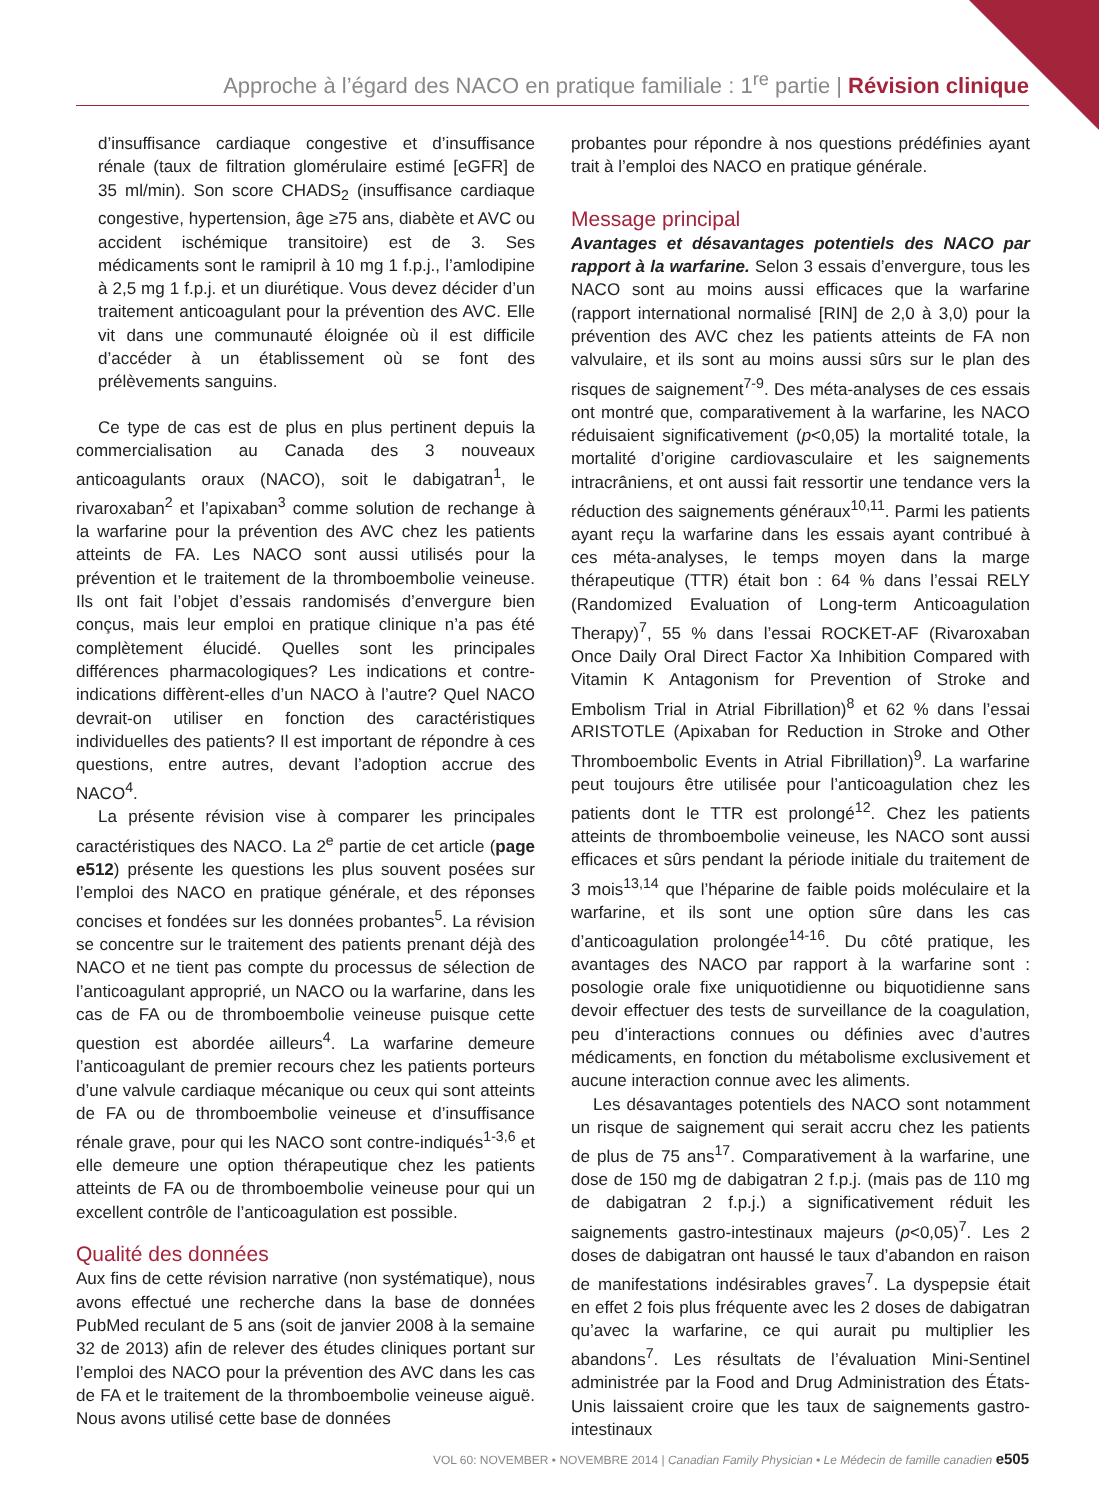Approche à l’égard des NACO en pratique familiale : 1<sup>re</sup> partie | Révision clinique
d’insuffisance cardiaque congestive et d’insuffisance rénale (taux de filtration glomérulaire estimé [eGFR] de 35 ml/min). Son score CHADS<sub>2</sub> (insuffisance cardiaque congestive, hypertension, âge ≥75 ans, diabète et AVC ou accident ischémique transitoire) est de 3. Ses médicaments sont le ramipril à 10 mg 1 f.p.j., l’amlodipine à 2,5 mg 1 f.p.j. et un diurétique. Vous devez décider d’un traitement anticoagulant pour la prévention des AVC. Elle vit dans une communauté éloignée où il est difficile d’accéder à un établissement où se font des prélèvements sanguins.
Ce type de cas est de plus en plus pertinent depuis la commercialisation au Canada des 3 nouveaux anticoagulants oraux (NACO), soit le dabigatran<sup>1</sup>, le rivaroxaban<sup>2</sup> et l’apixaban<sup>3</sup> comme solution de rechange à la warfarine pour la prévention des AVC chez les patients atteints de FA. Les NACO sont aussi utilisés pour la prévention et le traitement de la thromboembolie veineuse. Ils ont fait l’objet d’essais randomisés d’envergure bien conçus, mais leur emploi en pratique clinique n’a pas été complètement élucidé. Quelles sont les principales différences pharmacologiques? Les indications et contre-indications diffèrent-elles d’un NACO à l’autre? Quel NACO devrait-on utiliser en fonction des caractéristiques individuelles des patients? Il est important de répondre à ces questions, entre autres, devant l’adoption accrue des NACO<sup>4</sup>.
La présente révision vise à comparer les principales caractéristiques des NACO. La 2<sup>e</sup> partie de cet article (page e512) présente les questions les plus souvent posées sur l’emploi des NACO en pratique générale, et des réponses concises et fondées sur les données probantes<sup>5</sup>. La révision se concentre sur le traitement des patients prenant déjà des NACO et ne tient pas compte du processus de sélection de l’anticoagulant approprié, un NACO ou la warfarine, dans les cas de FA ou de thromboembolie veineuse puisque cette question est abordée ailleurs<sup>4</sup>. La warfarine demeure l’anticoagulant de premier recours chez les patients porteurs d’une valvule cardiaque mécanique ou ceux qui sont atteints de FA ou de thromboembolie veineuse et d’insuffisance rénale grave, pour qui les NACO sont contre-indiqués<sup>1-3,6</sup> et elle demeure une option thérapeutique chez les patients atteints de FA ou de thromboembolie veineuse pour qui un excellent contrôle de l’anticoagulation est possible.
Qualité des données
Aux fins de cette révision narrative (non systématique), nous avons effectué une recherche dans la base de données PubMed reculant de 5 ans (soit de janvier 2008 à la semaine 32 de 2013) afin de relever des études cliniques portant sur l’emploi des NACO pour la prévention des AVC dans les cas de FA et le traitement de la thromboembolie veineuse aiguë. Nous avons utilisé cette base de données
probantes pour répondre à nos questions prédéfinies ayant trait à l’emploi des NACO en pratique générale.
Message principal
Avantages et désavantages potentiels des NACO par rapport à la warfarine. Selon 3 essais d’envergure, tous les NACO sont au moins aussi efficaces que la warfarine (rapport international normalisé [RIN] de 2,0 à 3,0) pour la prévention des AVC chez les patients atteints de FA non valvulaire, et ils sont au moins aussi sûrs sur le plan des risques de saignement<sup>7-9</sup>. Des méta-analyses de ces essais ont montré que, comparativement à la warfarine, les NACO réduisaient significativement (p<0,05) la mortalité totale, la mortalité d’origine cardiovasculaire et les saignements intracrâniens, et ont aussi fait ressortir une tendance vers la réduction des saignements généraux<sup>10,11</sup>. Parmi les patients ayant reçu la warfarine dans les essais ayant contribué à ces méta-analyses, le temps moyen dans la marge thérapeutique (TTR) était bon : 64 % dans l’essai RELY (Randomized Evaluation of Long-term Anticoagulation Therapy)<sup>7</sup>, 55 % dans l’essai ROCKET-AF (Rivaroxaban Once Daily Oral Direct Factor Xa Inhibition Compared with Vitamin K Antagonism for Prevention of Stroke and Embolism Trial in Atrial Fibrillation)<sup>8</sup> et 62 % dans l’essai ARISTOTLE (Apixaban for Reduction in Stroke and Other Thromboembolic Events in Atrial Fibrillation)<sup>9</sup>. La warfarine peut toujours être utilisée pour l’anticoagulation chez les patients dont le TTR est prolongé<sup>12</sup>. Chez les patients atteints de thromboembolie veineuse, les NACO sont aussi efficaces et sûrs pendant la période initiale du traitement de 3 mois<sup>13,14</sup> que l’héparine de faible poids moléculaire et la warfarine, et ils sont une option sûre dans les cas d’anticoagulation prolongée<sup>14-16</sup>. Du côté pratique, les avantages des NACO par rapport à la warfarine sont : posologie orale fixe uniquotidienne ou biquotidienne sans devoir effectuer des tests de surveillance de la coagulation, peu d’interactions connues ou définies avec d’autres médicaments, en fonction du métabolisme exclusivement et aucune interaction connue avec les aliments.
Les désavantages potentiels des NACO sont notamment un risque de saignement qui serait accru chez les patients de plus de 75 ans<sup>17</sup>. Comparativement à la warfarine, une dose de 150 mg de dabigatran 2 f.p.j. (mais pas de 110 mg de dabigatran 2 f.p.j.) a significativement réduit les saignements gastro-intestinaux majeurs (p<0,05)<sup>7</sup>. Les 2 doses de dabigatran ont haussé le taux d’abandon en raison de manifestations indésirables graves<sup>7</sup>. La dyspepsie était en effet 2 fois plus fréquente avec les 2 doses de dabigatran qu’avec la warfarine, ce qui aurait pu multiplier les abandons<sup>7</sup>. Les résultats de l’évaluation Mini-Sentinel administrée par la Food and Drug Administration des États-Unis laissaient croire que les taux de saignements gastro-intestinaux
VOL 60: NOVEMBER • NOVEMBRE 2014 | Canadian Family Physician • Le Médecin de famille canadien e505